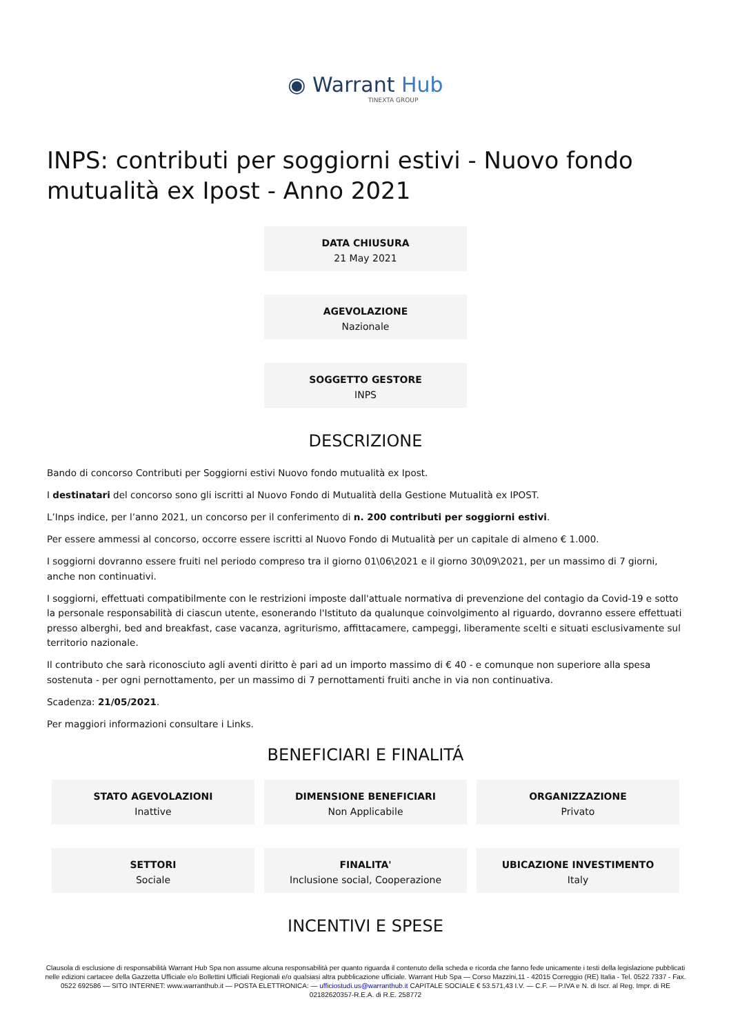◉ Warrant Hub
TINEXTA GROUP
INPS: contributi per soggiorni estivi - Nuovo fondo mutualità ex Ipost - Anno 2021
DATA CHIUSURA
21 May 2021
AGEVOLAZIONE
Nazionale
SOGGETTO GESTORE
INPS
DESCRIZIONE
Bando di concorso Contributi per Soggiorni estivi Nuovo fondo mutualità ex Ipost.
I destinatari del concorso sono gli iscritti al Nuovo Fondo di Mutualità della Gestione Mutualità ex IPOST.
L’Inps indice, per l’anno 2021, un concorso per il conferimento di n. 200 contributi per soggiorni estivi.
Per essere ammessi al concorso, occorre essere iscritti al Nuovo Fondo di Mutualità per un capitale di almeno € 1.000.
I soggiorni dovranno essere fruiti nel periodo compreso tra il giorno 01\06\2021 e il giorno 30\09\2021, per un massimo di 7 giorni, anche non continuativi.
I soggiorni, effettuati compatibilmente con le restrizioni imposte dall'attuale normativa di prevenzione del contagio da Covid-19 e sotto la personale responsabilità di ciascun utente, esonerando l'Istituto da qualunque coinvolgimento al riguardo, dovranno essere effettuati presso alberghi, bed and breakfast, case vacanza, agriturismo, affittacamere, campeggi, liberamente scelti e situati esclusivamente sul territorio nazionale.
Il contributo che sarà riconosciuto agli aventi diritto è pari ad un importo massimo di € 40 - e comunque non superiore alla spesa sostenuta - per ogni pernottamento, per un massimo di 7 pernottamenti fruiti anche in via non continuativa.
Scadenza: 21/05/2021.
Per maggiori informazioni consultare i Links.
BENEFICIARI E FINALITÁ
STATO AGEVOLAZIONI
Inattive
DIMENSIONE BENEFICIARI
Non Applicabile
ORGANIZZAZIONE
Privato
SETTORI
Sociale
FINALITA'
Inclusione social, Cooperazione
UBICAZIONE INVESTIMENTO
Italy
INCENTIVI E SPESE
Clausola di esclusione di responsabilità Warrant Hub Spa non assume alcuna responsabilità per quanto riguarda il contenuto della scheda e ricorda che fanno fede unicamente i testi della legislazione pubblicati nelle edizioni cartacee della Gazzetta Ufficiale e/o Bollettini Ufficiali Regionali e/o qualsiasi altra pubblicazione ufficiale. Warrant Hub Spa — Corso Mazzini,11 - 42015 Correggio (RE) Italia - Tel. 0522 7337 - Fax. 0522 692586 — SITO INTERNET: www.warranthub.it — POSTA ELETTRONICA: — ufficiostudi.us@warranthub.it CAPITALE SOCIALE € 53.571,43 I.V. — C.F. — P.IVA e N. di Iscr. al Reg. Impr. di RE 02182620357-R.E.A. di R.E. 258772